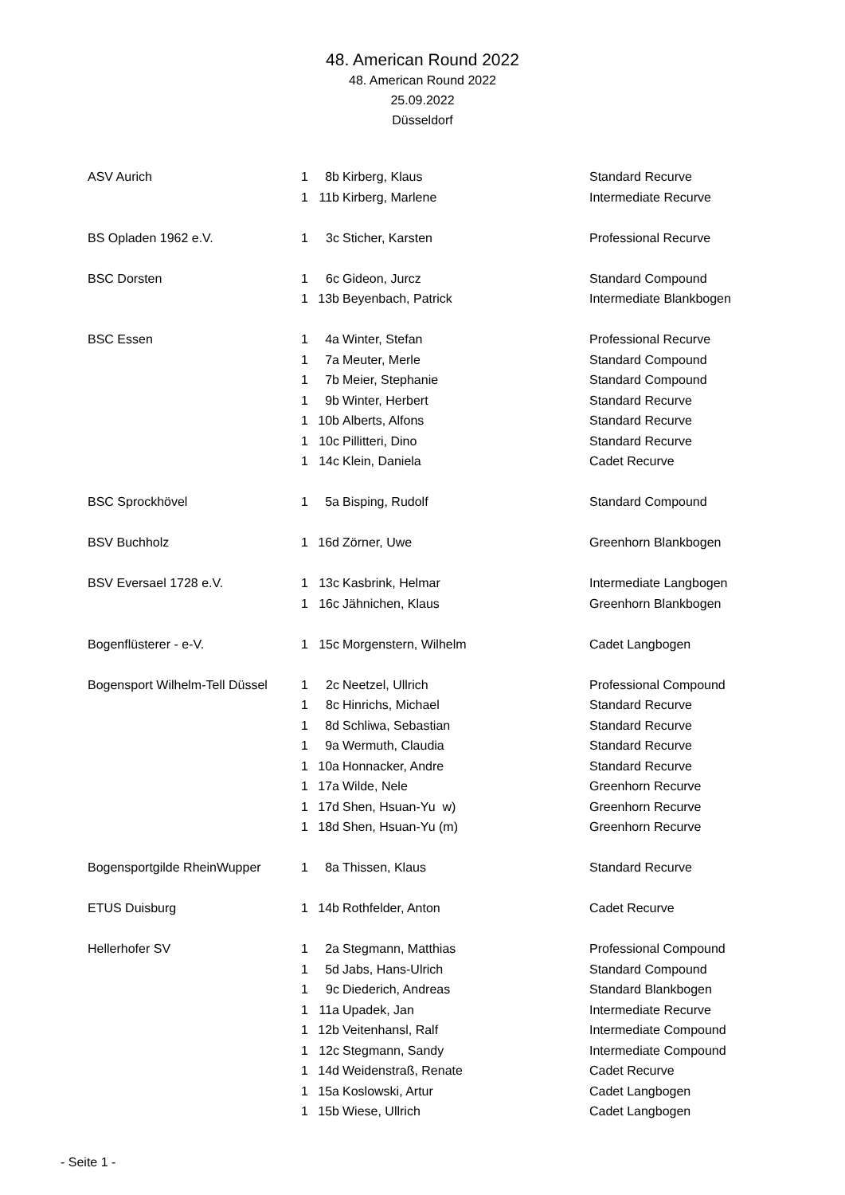48. American Round 2022
48. American Round 2022
25.09.2022
Düsseldorf
| ASV Aurich | 1 | 8b | Kirberg, Klaus | Standard Recurve |
| | 1 | 11b | Kirberg, Marlene | Intermediate Recurve |
| BS Opladen 1962 e.V. | 1 | 3c | Sticher, Karsten | Professional Recurve |
| BSC Dorsten | 1 | 6c | Gideon, Jurcz | Standard Compound |
| | 1 | 13b | Beyenbach, Patrick | Intermediate Blankbogen |
| BSC Essen | 1 | 4a | Winter, Stefan | Professional Recurve |
| | 1 | 7a | Meuter, Merle | Standard Compound |
| | 1 | 7b | Meier, Stephanie | Standard Compound |
| | 1 | 9b | Winter, Herbert | Standard Recurve |
| | 1 | 10b | Alberts, Alfons | Standard Recurve |
| | 1 | 10c | Pillitteri, Dino | Standard Recurve |
| | 1 | 14c | Klein, Daniela | Cadet Recurve |
| BSC Sprockhövel | 1 | 5a | Bisping, Rudolf | Standard Compound |
| BSV Buchholz | 1 | 16d | Zörner, Uwe | Greenhorn Blankbogen |
| BSV Eversael 1728 e.V. | 1 | 13c | Kasbrink, Helmar | Intermediate Langbogen |
| | 1 | 16c | Jähnichen, Klaus | Greenhorn Blankbogen |
| Bogenflüsterer - e-V. | 1 | 15c | Morgenstern, Wilhelm | Cadet Langbogen |
| Bogensport Wilhelm-Tell Düssel | 1 | 2c | Neetzel, Ullrich | Professional Compound |
| | 1 | 8c | Hinrichs, Michael | Standard Recurve |
| | 1 | 8d | Schliwa, Sebastian | Standard Recurve |
| | 1 | 9a | Wermuth, Claudia | Standard Recurve |
| | 1 | 10a | Honnacker, Andre | Standard Recurve |
| | 1 | 17a | Wilde, Nele | Greenhorn Recurve |
| | 1 | 17d | Shen, Hsuan-Yu w) | Greenhorn Recurve |
| | 1 | 18d | Shen, Hsuan-Yu (m) | Greenhorn Recurve |
| Bogensportgilde RheinWupper | 1 | 8a | Thissen, Klaus | Standard Recurve |
| ETUS Duisburg | 1 | 14b | Rothfelder, Anton | Cadet Recurve |
| Hellerhofer SV | 1 | 2a | Stegmann, Matthias | Professional Compound |
| | 1 | 5d | Jabs, Hans-Ulrich | Standard Compound |
| | 1 | 9c | Diederich, Andreas | Standard Blankbogen |
| | 1 | 11a | Upadek, Jan | Intermediate Recurve |
| | 1 | 12b | Veitenhansl, Ralf | Intermediate Compound |
| | 1 | 12c | Stegmann, Sandy | Intermediate Compound |
| | 1 | 14d | Weidenstraß, Renate | Cadet Recurve |
| | 1 | 15a | Koslowski, Artur | Cadet Langbogen |
| | 1 | 15b | Wiese, Ullrich | Cadet Langbogen |
- Seite 1 -